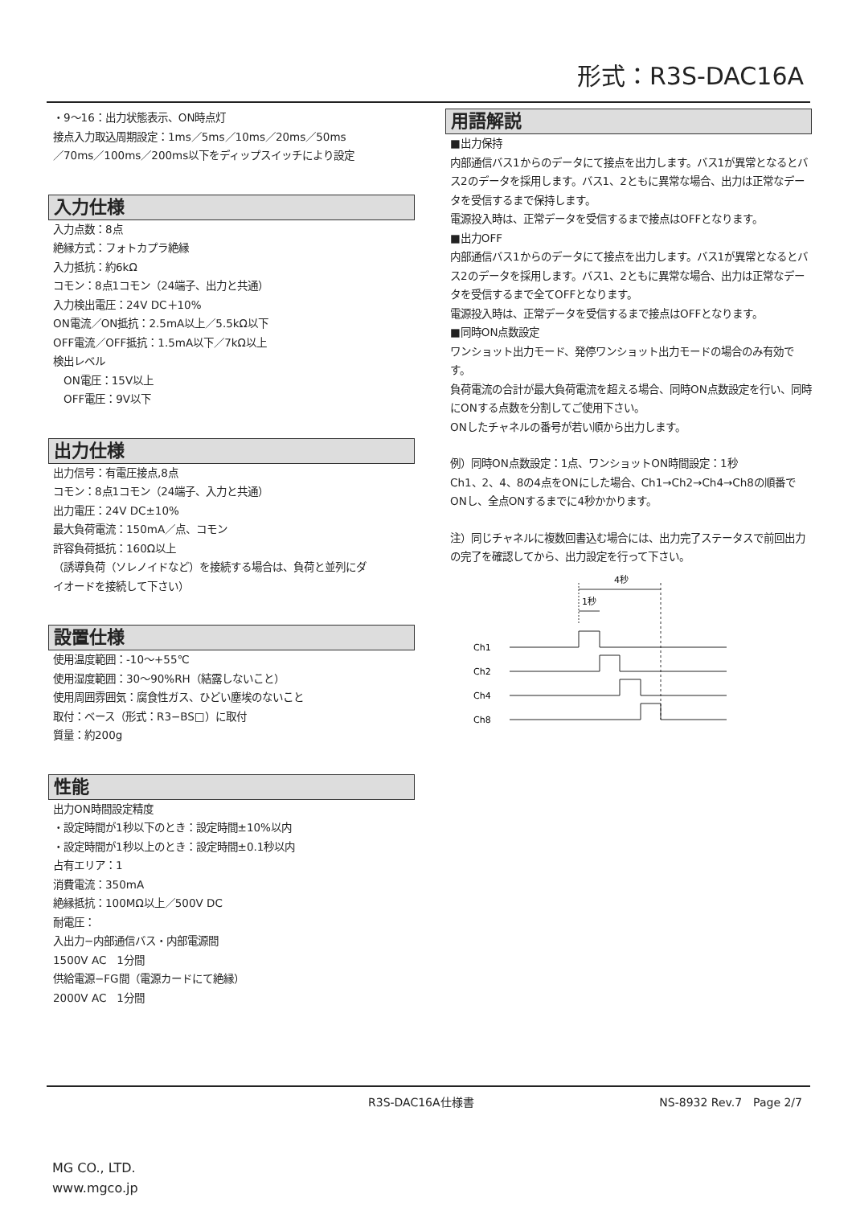形式：R3S-DAC16A
・9～16：出力状態表示、ON時点灯
接点入力取込周期設定：1ms／5ms／10ms／20ms／50ms
／70ms／100ms／200ms以下をディップスイッチにより設定
入力仕様
入力点数：8点
絶縁方式：フォトカプラ絶縁
入力抵抗：約6kΩ
コモン：8点1コモン（24端子、出力と共通）
入力検出電圧：24V DC＋10%
ON電流／ON抵抗：2.5mA以上／5.5kΩ以下
OFF電流／OFF抵抗：1.5mA以下／7kΩ以上
検出レベル
　ON電圧：15V以上
　OFF電圧：9V以下
出力仕様
出力信号：有電圧接点,8点
コモン：8点1コモン（24端子、入力と共通）
出力電圧：24V DC±10%
最大負荷電流：150mA／点、コモン
許容負荷抵抗：160Ω以上
（誘導負荷（ソレノイドなど）を接続する場合は、負荷と並列にダ
イオードを接続して下さい）
設置仕様
使用温度範囲：-10～+55℃
使用湿度範囲：30～90%RH（結露しないこと）
使用周囲雰囲気：腐食性ガス、ひどい塵埃のないこと
取付：ベース（形式：R3−BS□）に取付
質量：約200g
性能
出力ON時間設定精度
・設定時間が1秒以下のとき：設定時間±10%以内
・設定時間が1秒以上のとき：設定時間±0.1秒以内
占有エリア：1
消費電流：350mA
絶縁抵抗：100MΩ以上／500V DC
耐電圧：
入出力−内部通信バス・内部電源間
1500V AC　1分間
供給電源−FG間（電源カードにて絶縁）
2000V AC　1分間
用語解説
■出力保持
内部通信バス1からのデータにて接点を出力します。バス1が異常となるとバス2のデータを採用します。バス1、2ともに異常な場合、出力は正常なデータを受信するまで保持します。
電源投入時は、正常データを受信するまで接点はOFFとなります。
■出力OFF
内部通信バス1からのデータにて接点を出力します。バス1が異常となるとバス2のデータを採用します。バス1、2ともに異常な場合、出力は正常なデータを受信するまで全てOFFとなります。
電源投入時は、正常データを受信するまで接点はOFFとなります。
■同時ON点数設定
ワンショット出力モード、発停ワンショット出力モードの場合のみ有効です。
負荷電流の合計が最大負荷電流を超える場合、同時ON点数設定を行い、同時にONする点数を分割してご使用下さい。
ONしたチャネルの番号が若い順から出力します。
例）同時ON点数設定：1点、ワンショットON時間設定：1秒
Ch1、2、4、8の4点をONにした場合、Ch1→Ch2→Ch4→Ch8の順番でONし、全点ONするまでに4秒かかります。
注）同じチャネルに複数回書込む場合には、出力完了ステータスで前回出力の完了を確認してから、出力設定を行って下さい。
4秒
1秒
Ch1
Ch2
Ch4
Ch8
R3S-DAC16A仕様書 NS-8932 Rev.7　Page 2/7
MG CO., LTD.
www.mgco.jp